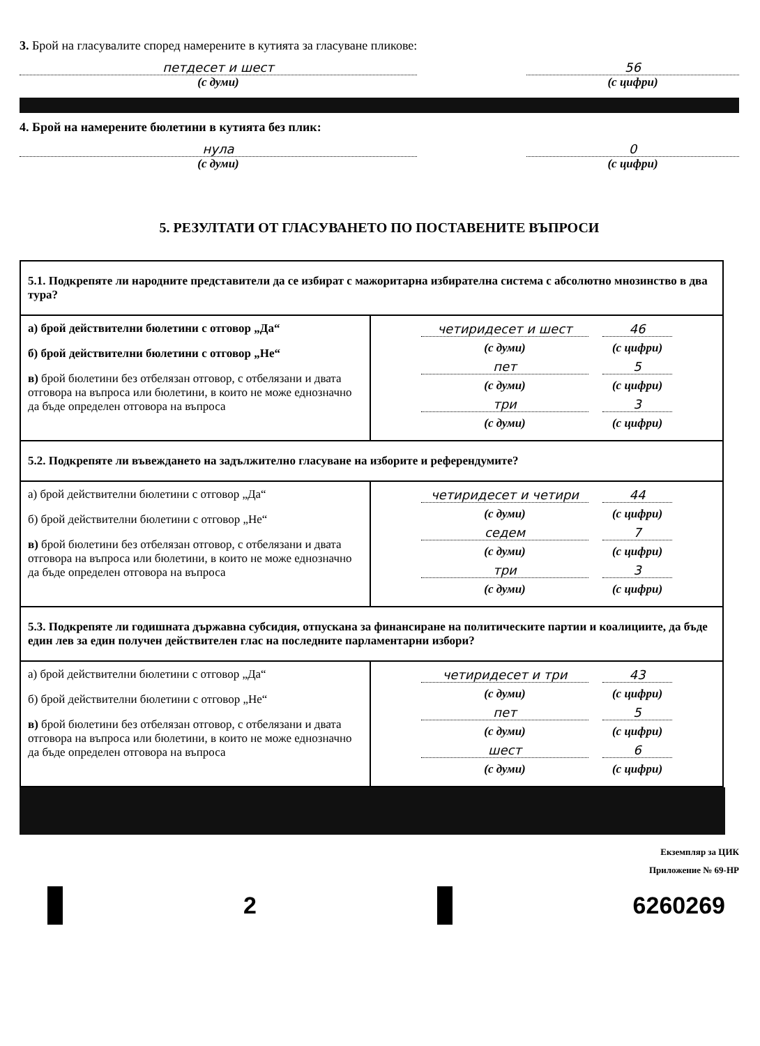3. Брой на гласувалите според намерените в кутията за гласуване пликове:
петдесет и шест
56
(с думи)
(с цифри)
4. Брой на намерените бюлетини в кутията без плик:
нула
0
(с думи)
(с цифри)
5. РЕЗУЛТАТИ ОТ ГЛАСУВАНЕТО ПО ПОСТАВЕНИТЕ ВЪПРОСИ
| 5.1. Подкрепяте ли народните представители да се избират с мажоритарна избирателна система с абсолютно мнозинство в два тура? | |
| а) брой действителни бюлетини с отговор „Да“ б) брой действителни бюлетини с отговор „Не“ в) брой бюлетини без отбелязан отговор, с отбелязани и двата отговора на въпроса или бюлетини, в които не може еднозначно да бъде определен отговора на въпроса | четиридесет и шест 46 (с думи) (с цифри) пет 5 (с думи) (с цифри) три 3 (с думи) (с цифри) |
| 5.2. Подкрепяте ли въвеждането на задължително гласуване на изборите и референдумите? | |
| а) брой действителни бюлетини с отговор „Да“ б) брой действителни бюлетини с отговор „Не“ в) брой бюлетини без отбелязан отговор, с отбелязани и двата отговора на въпроса или бюлетини, в които не може еднозначно да бъде определен отговора на въпроса | четиридесет и четири 44 (с думи) (с цифри) седем 7 (с думи) (с цифри) три 3 (с думи) (с цифри) |
| 5.3. Подкрепяте ли годишната държавна субсидия, отпускана за финансиране на политическите партии и коалициите, да бъде един лев за един получен действителен глас на последните парламентарни избори? | |
| а) брой действителни бюлетини с отговор „Да“ б) брой действителни бюлетини с отговор „Не“ в) брой бюлетини без отбелязан отговор, с отбелязани и двата отговора на въпроса или бюлетини, в които не може еднозначно да бъде определен отговора на въпроса | четиридесет и три 43 (с думи) (с цифри) пет 5 (с думи) (с цифри) шест 6 (с думи) (с цифри) |
Екземпляр за ЦИК
Приложение № 69-НР
2 6260269